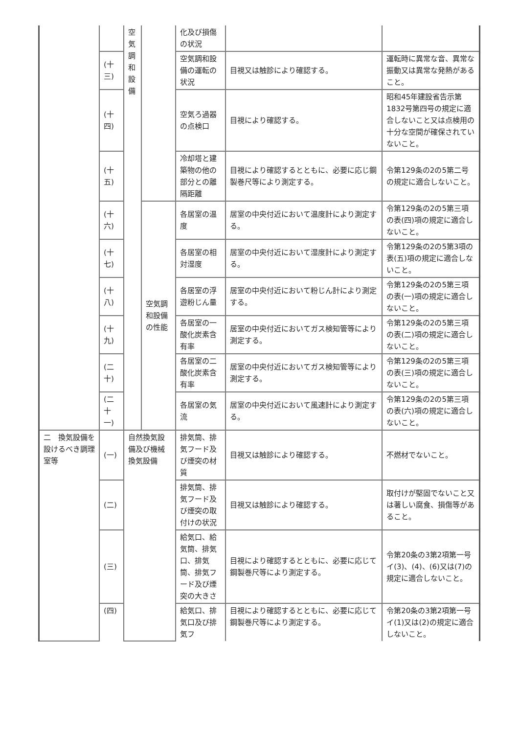| | | 空 気 調 和 設 備 | | 化及び損傷の状況 | | |
| | (十三) | | | 空気調和設備の運転の状況 | 目視又は触診により確認する。 | 運転時に異常な音、異常な振動又は異常な発熱があること。 |
| | (十四) | | | 空気ろ過器の点検口 | 目視により確認する。 | 昭和45年建設省告示第1832号第四号の規定に適合しないこと又は点検用の十分な空間が確保されていないこと。 |
| | (十五) | | | 冷却塔と建築物の他の部分との離隔距離 | 目視により確認するとともに、必要に応じ鋼製巻尺等により測定する。 | 令第129条の2の5第二号の規定に適合しないこと。 |
| | (十六) | | 空気調和設備の性能 | 各居室の温度 | 居室の中央付近において温度計により測定する。 | 令第129条の2の5第三項の表(四)項の規定に適合しないこと。 |
| | (十七) | | | 各居室の相対湿度 | 居室の中央付近において湿度計により測定する。 | 令第129条の2の5第3項の表(五)項の規定に適合しないこと。 |
| | (十八) | | | 各居室の浮遊粉じん量 | 居室の中央付近において粉じん計により測定する。 | 令第129条の2の5第三項の表(一)項の規定に適合しないこと。 |
| | (十九) | | | 各居室の一酸化炭素含有率 | 居室の中央付近においてガス検知管等により測定する。 | 令第129条の2の5第三項の表(二)項の規定に適合しないこと。 |
| | (二十) | | | 各居室の二酸化炭素含有率 | 居室の中央付近においてガス検知管等により測定する。 | 令第129条の2の5第三項の表(三)項の規定に適合しないこと。 |
| | (二十一) | | | 各居室の気流 | 居室の中央付近において風速計により測定する。 | 令第129条の2の5第三項の表(六)項の規定に適合しないこと。 |
| 二 換気設備を設けるべき調理室等 | (一) | 自然換気設備及び機械換気設備 | | 排気筒、排気フード及び煙突の材質 | 目視又は触診により確認する。 | 不燃材でないこと。 |
| | (二) | | | 排気筒、排気フード及び煙突の取付けの状況 | 目視又は触診により確認する。 | 取付けが堅固でないこと又は著しい腐食、損傷等があること。 |
| | (三) | | | 給気口、給気筒、排気口、排気筒、排気フード及び煙突の大きさ | 目視により確認するとともに、必要に応じて鋼製巻尺等により測定する。 | 令第20条の3第2項第一号イ(3)、(4)、(6)又は(7)の規定に適合しないこと。 |
| | (四) | | | 給気口、排気口及び排気フ | 目視により確認するとともに、必要に応じて鋼製巻尺等により測定する。 | 令第20条の3第2項第一号イ(1)又は(2)の規定に適合しないこと。 |